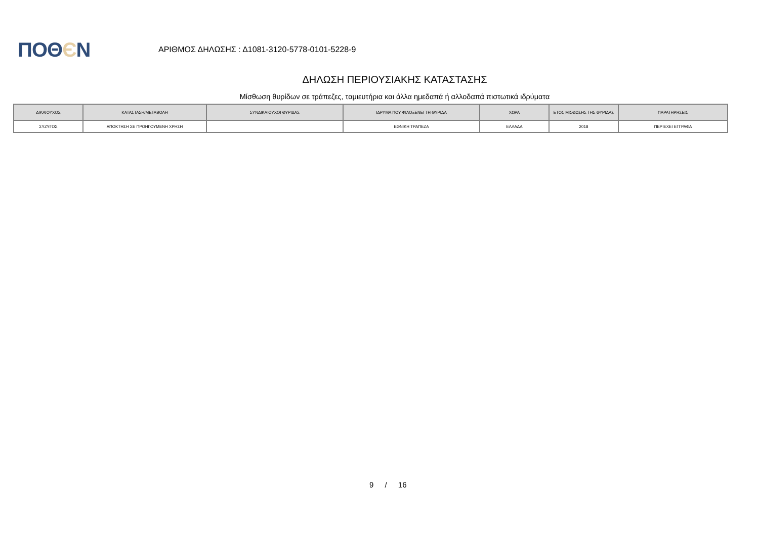ΠΟΘЄΝ
ΑΡΙΘΜΟΣ ΔΗΛΩΣΗΣ : Δ1081-3120-5778-0101-5228-9
ΔΗΛΩΣΗ ΠΕΡΙΟΥΣΙΑΚΗΣ ΚΑΤΑΣΤΑΣΗΣ
Μίσθωση θυρίδων σε τράπεζες, ταμιευτήρια και άλλα ημεδαπά ή αλλοδαπά πιστωτικά ιδρύματα
| ΔΙΚΑΙΟΥΧΟΣ | ΚΑΤΑΣΤΑΣΗ/ΜΕΤΑΒΟΛΗ | ΣΥΝΔΙΚΑΙΟΥΧΟΙ ΘΥΡΙΔΑΣ | ΙΔΡΥΜΑ ΠΟΥ ΦΙΛΟΞΕΝΕΙ ΤΗ ΘΥΡΙΔΑ | ΧΩΡΑ | ΕΤΟΣ ΜΙΣΘΩΣΗΣ ΤΗΣ ΘΥΡΙΔΑΣ | ΠΑΡΑΤΗΡΗΣΕΙΣ |
| --- | --- | --- | --- | --- | --- | --- |
| ΣΥΖΥΓΟΣ | ΑΠΟΚΤΗΣΗ ΣΕ ΠΡΟΗΓΟΥΜΕΝΗ ΧΡΗΣΗ | | ΕΘΝΙΚΗ ΤΡΑΠΕΖΑ | ΕΛΛΑΔΑ | 2018 | ΠΕΡΙΕΧΕΙ ΕΓΓΡΑΦΑ |
9 / 16